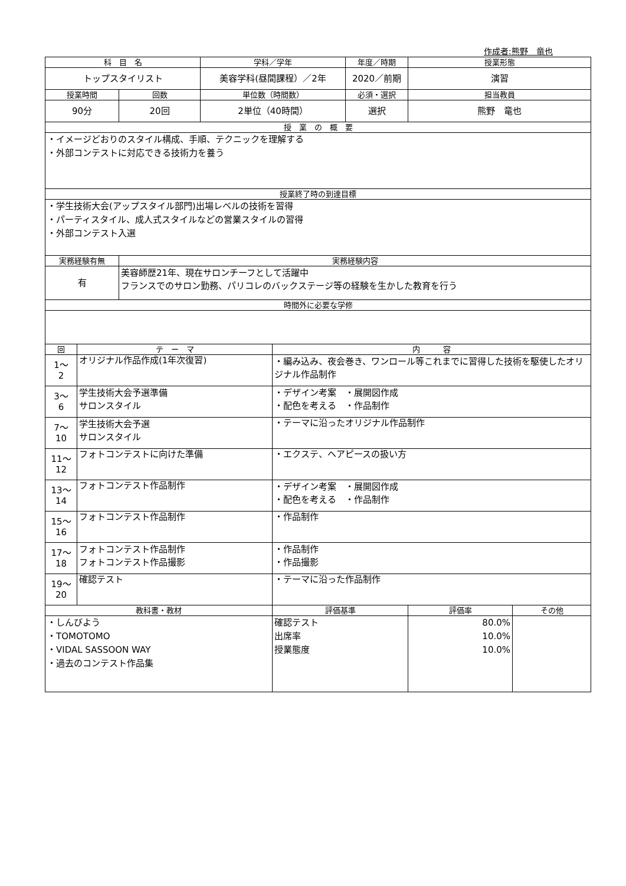作成者:熊野　竜也
| 科 目 名 | | | 学科／学年 | | 年度／時期 | 授業形態 | |
| --- | --- | --- | --- | --- | --- | --- | --- |
| トップスタイリスト | | | 美容学科(昼間課程）／2年 | | 2020／前期 | 演習 | |
| 授業時間 | | 回数 | 単位数（時間数） | | 必須・選択 | 担当教員 | |
| 90分 | | 20回 | 2単位（40時間） | | 選択 | 熊野 竜也 | |
| 授 業 の 概 要 | | | | | | | |
| ・イメージどおりのスタイル構成、手順、テクニックを理解する ・外部コンテストに対応できる技術力を養う | | | | | | | |
| 授業終了時の到達目標 | | | | | | | |
| ・学生技術大会(アップスタイル部門)出場レベルの技術を習得 ・パーティスタイル、成人式スタイルなどの営業スタイルの習得 ・外部コンテスト入選 | | | | | | | |
| 実務経験有無 | | 実務経験内容 | | | | | |
| 有 | | 美容師歴21年、現在サロンチーフとして活躍中 フランスでのサロン勤務、パリコレのバックステージ等の経験を生かした教育を行う | | | | | |
| 時間外に必要な学修 | | | | | | | |
| 回 | テ ー マ | | | 内 容 | | | |
| 1～ 2 | オリジナル作品作成(1年次復習) | | | ・編み込み、夜会巻き、ワンロール等これまでに習得した技術を駆使したオリジナル作品制作 | | | |
| 3～ 6 | 学生技術大会予選準備 サロンスタイル | | | ・デザイン考案 ・展開図作成 ・配色を考える ・作品制作 | | | |
| 7～ 10 | 学生技術大会予選 サロンスタイル | | | ・テーマに沿ったオリジナル作品制作 | | | |
| 11～ 12 | フォトコンテストに向けた準備 | | | ・エクステ、ヘアピースの扱い方 | | | |
| 13～ 14 | フォトコンテスト作品制作 | | | ・デザイン考案 ・展開図作成 ・配色を考える ・作品制作 | | | |
| 15～ 16 | フォトコンテスト作品制作 | | | ・作品制作 | | | |
| 17～ 18 | フォトコンテスト作品制作 フォトコンテスト作品撮影 | | | ・作品制作 ・作品撮影 | | | |
| 19～ 20 | 確認テスト | | | ・テーマに沿った作品制作 | | | |
| 教科書・教材 | | | | 評価基準 | | 評価率 | その他 |
| ・しんびよう ・TOMOTOMO ・VIDAL SASSOON WAY ・過去のコンテスト作品集 | | | | 確認テスト 出席率 授業態度 | | 80.0% 10.0% 10.0% | |